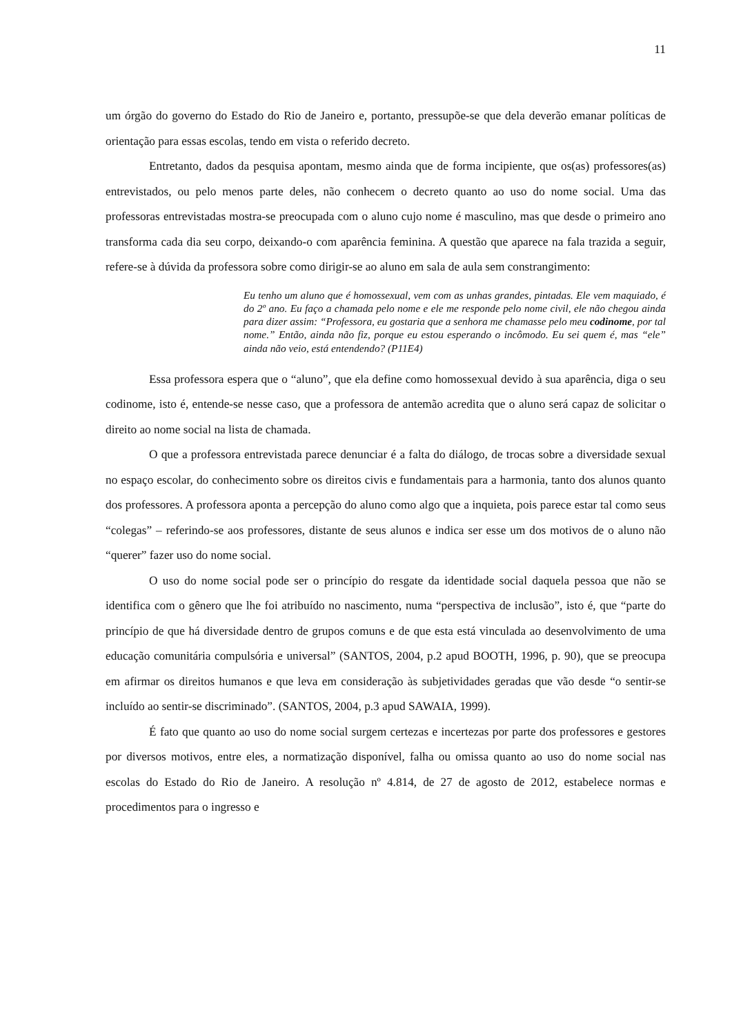11
um órgão do governo do Estado do Rio de Janeiro e, portanto, pressupõe-se que dela deverão emanar políticas de orientação para essas escolas, tendo em vista o referido decreto.
Entretanto, dados da pesquisa apontam, mesmo ainda que de forma incipiente, que os(as) professores(as) entrevistados, ou pelo menos parte deles, não conhecem o decreto quanto ao uso do nome social. Uma das professoras entrevistadas mostra-se preocupada com o aluno cujo nome é masculino, mas que desde o primeiro ano transforma cada dia seu corpo, deixando-o com aparência feminina. A questão que aparece na fala trazida a seguir, refere-se à dúvida da professora sobre como dirigir-se ao aluno em sala de aula sem constrangimento:
Eu tenho um aluno que é homossexual, vem com as unhas grandes, pintadas. Ele vem maquiado, é do 2º ano. Eu faço a chamada pelo nome e ele me responde pelo nome civil, ele não chegou ainda para dizer assim: “Professora, eu gostaria que a senhora me chamasse pelo meu codinome, por tal nome.” Então, ainda não fiz, porque eu estou esperando o incômodo. Eu sei quem é, mas “ele” ainda não veio, está entendendo? (P11E4)
Essa professora espera que o “aluno”, que ela define como homossexual devido à sua aparência, diga o seu codinome, isto é, entende-se nesse caso, que a professora de antemão acredita que o aluno será capaz de solicitar o direito ao nome social na lista de chamada.
O que a professora entrevistada parece denunciar é a falta do diálogo, de trocas sobre a diversidade sexual no espaço escolar, do conhecimento sobre os direitos civis e fundamentais para a harmonia, tanto dos alunos quanto dos professores. A professora aponta a percepção do aluno como algo que a inquieta, pois parece estar tal como seus “colegas” – referindo-se aos professores, distante de seus alunos e indica ser esse um dos motivos de o aluno não “querer” fazer uso do nome social.
O uso do nome social pode ser o princípio do resgate da identidade social daquela pessoa que não se identifica com o gênero que lhe foi atribuído no nascimento, numa “perspectiva de inclusão”, isto é, que “parte do princípio de que há diversidade dentro de grupos comuns e de que esta está vinculada ao desenvolvimento de uma educação comunitária compulsória e universal” (SANTOS, 2004, p.2 apud BOOTH, 1996, p. 90), que se preocupa em afirmar os direitos humanos e que leva em consideração às subjetividades geradas que vão desde “o sentir-se incluído ao sentir-se discriminado”. (SANTOS, 2004, p.3 apud SAWAIA, 1999).
É fato que quanto ao uso do nome social surgem certezas e incertezas por parte dos professores e gestores por diversos motivos, entre eles, a normatização disponível, falha ou omissa quanto ao uso do nome social nas escolas do Estado do Rio de Janeiro. A resolução nº 4.814, de 27 de agosto de 2012, estabelece normas e procedimentos para o ingresso e